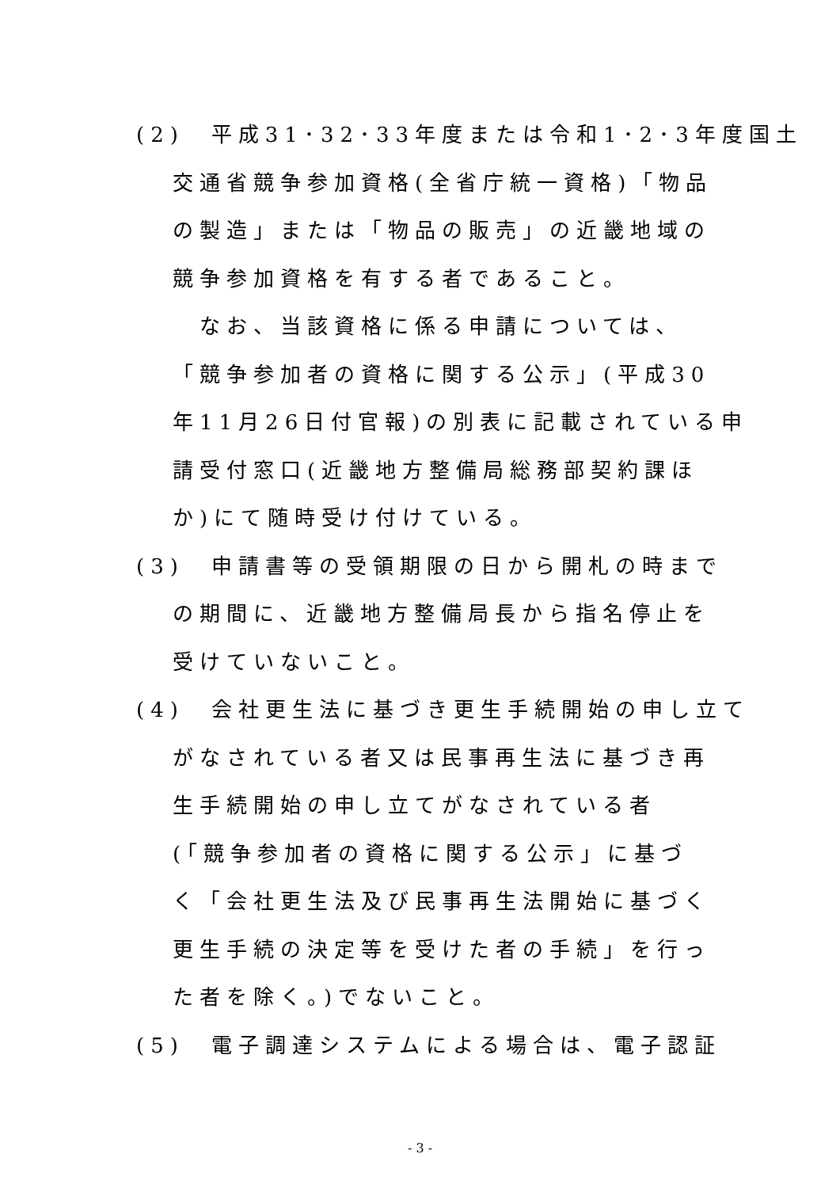(2)　平成31･32･33年度または令和1･2･3年度国土
交通省競争参加資格(全省庁統一資格)「物品
の製造」または「物品の販売」の近畿地域の
競争参加資格を有する者であること。
なお、当該資格に係る申請については、
「競争参加者の資格に関する公示」(平成30
年11月26日付官報)の別表に記載されている申
請受付窓口(近畿地方整備局総務部契約課ほ
か)にて随時受け付けている。
(3)　申請書等の受領期限の日から開札の時まで
の期間に、近畿地方整備局長から指名停止を
受けていないこと。
(4)　会社更生法に基づき更生手続開始の申し立て
がなされている者又は民事再生法に基づき再
生手続開始の申し立てがなされている者
(「競争参加者の資格に関する公示」に基づ
く「会社更生法及び民事再生法開始に基づく
更生手続の決定等を受けた者の手続」を行っ
た者を除く。)でないこと。
(5)　電子調達システムによる場合は、電子認証
- 3 -